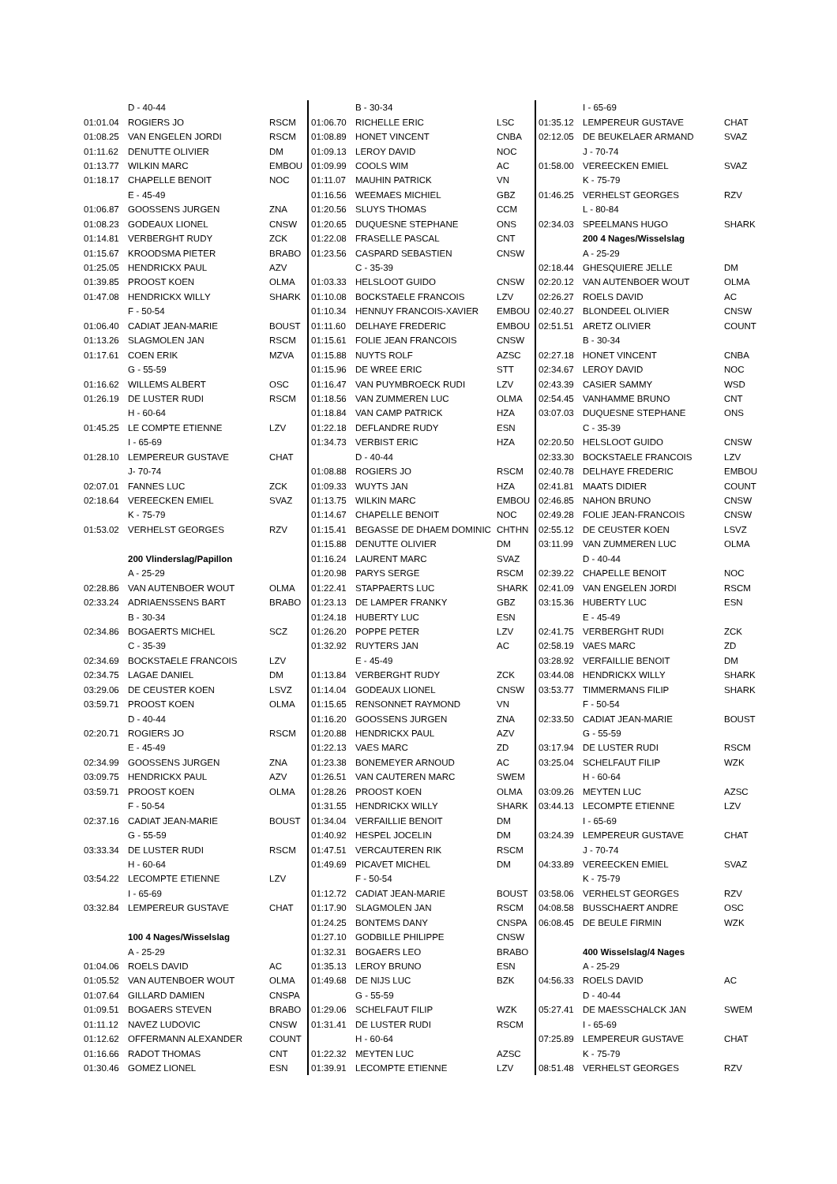| | D - 40-44 | |
| 01:01.04 | ROGIERS JO | RSCM |
| 01:08.25 | VAN ENGELEN JORDI | RSCM |
| 01:11.62 | DENUTTE OLIVIER | DM |
| 01:13.77 | WILKIN MARC | EMBOU |
| 01:18.17 | CHAPELLE BENOIT | NOC |
| | E - 45-49 | |
| 01:06.87 | GOOSSENS JURGEN | ZNA |
| 01:08.23 | GODEAUX LIONEL | CNSW |
| 01:14.81 | VERBERGHT RUDY | ZCK |
| 01:15.67 | KROODSMA PIETER | BRABO |
| 01:25.05 | HENDRICKX PAUL | AZV |
| 01:39.85 | PROOST KOEN | OLMA |
| 01:47.08 | HENDRICKX WILLY | SHARK |
| | F - 50-54 | |
| 01:06.40 | CADIAT JEAN-MARIE | BOUST |
| 01:13.26 | SLAGMOLEN JAN | RSCM |
| 01:17.61 | COEN ERIK | MZVA |
| | G - 55-59 | |
| 01:16.62 | WILLEMS ALBERT | OSC |
| 01:26.19 | DE LUSTER RUDI | RSCM |
| | H - 60-64 | |
| 01:45.25 | LE COMPTE ETIENNE | LZV |
| | I - 65-69 | |
| 01:28.10 | LEMPEREUR GUSTAVE | CHAT |
| | J- 70-74 | |
| 02:07.01 | FANNES LUC | ZCK |
| 02:18.64 | VEREECKEN EMIEL | SVAZ |
| | K - 75-79 | |
| 01:53.02 | VERHELST GEORGES | RZV |
| | 200 Vlinderslag/Papillon | |
| | A - 25-29 | |
| 02:28.86 | VAN AUTENBOER WOUT | OLMA |
| 02:33.24 | ADRIAENSSENS BART | BRABO |
| | B - 30-34 | |
| 02:34.86 | BOGAERTS MICHEL | SCZ |
| | C - 35-39 | |
| 02:34.69 | BOCKSTAELE FRANCOIS | LZV |
| 02:34.75 | LAGAE DANIEL | DM |
| 03:29.06 | DE CEUSTER KOEN | LSVZ |
| 03:59.71 | PROOST KOEN | OLMA |
| | D - 40-44 | |
| 02:20.71 | ROGIERS JO | RSCM |
| | E - 45-49 | |
| 02:34.99 | GOOSSENS JURGEN | ZNA |
| 03:09.75 | HENDRICKX PAUL | AZV |
| 03:59.71 | PROOST KOEN | OLMA |
| | F - 50-54 | |
| 02:37.16 | CADIAT JEAN-MARIE | BOUST |
| | G - 55-59 | |
| 03:33.34 | DE LUSTER RUDI | RSCM |
| | H - 60-64 | |
| 03:54.22 | LECOMPTE ETIENNE | LZV |
| | I - 65-69 | |
| 03:32.84 | LEMPEREUR GUSTAVE | CHAT |
| | 100 4 Nages/Wisselslag | |
| | A - 25-29 | |
| 01:04.06 | ROELS DAVID | AC |
| 01:05.52 | VAN AUTENBOER WOUT | OLMA |
| 01:07.64 | GILLARD DAMIEN | CNSPA |
| 01:09.51 | BOGAERS STEVEN | BRABO |
| 01:11.12 | NAVEZ LUDOVIC | CNSW |
| 01:12.62 | OFFERMANN ALEXANDER | COUNT |
| 01:16.66 | RADOT THOMAS | CNT |
| 01:30.46 | GOMEZ LIONEL | ESN |
| | B - 30-34 | |
| 01:06.70 | RICHELLE ERIC | LSC |
| 01:08.89 | HONET VINCENT | CNBA |
| 01:09.13 | LEROY DAVID | NOC |
| 01:09.99 | COOLS WIM | AC |
| 01:11.07 | MAUHIN PATRICK | VN |
| 01:16.56 | WEEMAES MICHIEL | GBZ |
| 01:20.56 | SLUYS THOMAS | CCM |
| 01:20.65 | DUQUESNE STEPHANE | ONS |
| 01:22.08 | FRASELLE PASCAL | CNT |
| 01:23.56 | CASPARD SEBASTIEN | CNSW |
| | C - 35-39 | |
| 01:03.33 | HELSLOOT GUIDO | CNSW |
| 01:10.08 | BOCKSTAELE FRANCOIS | LZV |
| 01:10.34 | HENNUY FRANCOIS-XAVIER | EMBOU |
| 01:11.60 | DELHAYE FREDERIC | EMBOU |
| 01:15.61 | FOLIE JEAN FRANCOIS | CNSW |
| 01:15.88 | NUYTS ROLF | AZSC |
| 01:15.96 | DE WREE ERIC | STT |
| 01:16.47 | VAN PUYMBROECK RUDI | LZV |
| 01:18.56 | VAN ZUMMEREN LUC | OLMA |
| 01:18.84 | VAN CAMP PATRICK | HZA |
| 01:22.18 | DEFLANDRE RUDY | ESN |
| 01:34.73 | VERBIST ERIC | HZA |
| | D - 40-44 | |
| 01:08.88 | ROGIERS JO | RSCM |
| 01:09.33 | WUYTS JAN | HZA |
| 01:13.75 | WILKIN MARC | EMBOU |
| 01:14.67 | CHAPELLE BENOIT | NOC |
| 01:15.41 | BEGASSE DE DHAEM DOMINIC | CHTHN |
| 01:15.88 | DENUTTE OLIVIER | DM |
| 01:16.24 | LAURENT MARC | SVAZ |
| 01:20.98 | PARYS SERGE | RSCM |
| 01:22.41 | STAPPAERTS LUC | SHARK |
| 01:23.13 | DE LAMPER FRANKY | GBZ |
| 01:24.18 | HUBERTY LUC | ESN |
| 01:26.20 | POPPE PETER | LZV |
| 01:32.92 | RUYTERS JAN | AC |
| | E - 45-49 | |
| 01:13.84 | VERBERGHT RUDY | ZCK |
| 01:14.04 | GODEAUX LIONEL | CNSW |
| 01:15.65 | RENSONNET RAYMOND | VN |
| 01:16.20 | GOOSSENS JURGEN | ZNA |
| 01:20.88 | HENDRICKX PAUL | AZV |
| 01:22.13 | VAES MARC | ZD |
| 01:23.38 | BONEMEYER ARNOUD | AC |
| 01:26.51 | VAN CAUTEREN MARC | SWEM |
| 01:28.26 | PROOST KOEN | OLMA |
| 01:31.55 | HENDRICKX WILLY | SHARK |
| 01:34.04 | VERFAILLIE BENOIT | DM |
| 01:40.92 | HESPEL JOCELIN | DM |
| 01:47.51 | VERCAUTEREN RIK | RSCM |
| 01:49.69 | PICAVET MICHEL | DM |
| | F - 50-54 | |
| 01:12.72 | CADIAT JEAN-MARIE | BOUST |
| 01:17.90 | SLAGMOLEN JAN | RSCM |
| 01:24.25 | BONTEMS DANY | CNSPA |
| 01:27.10 | GODBILLE PHILIPPE | CNSW |
| 01:32.31 | BOGAERS LEO | BRABO |
| 01:35.13 | LEROY BRUNO | ESN |
| 01:49.68 | DE NIJS LUC | BZK |
| | G - 55-59 | |
| 01:29.06 | SCHELFAUT FILIP | WZK |
| 01:31.41 | DE LUSTER RUDI | RSCM |
| | H - 60-64 | |
| 01:22.32 | MEYTEN LUC | AZSC |
| 01:39.91 | LECOMPTE ETIENNE | LZV |
| | I - 65-69 | |
| 01:35.12 | LEMPEREUR GUSTAVE | CHAT |
| 02:12.05 | DE BEUKELAER ARMAND | SVAZ |
| | J - 70-74 | |
| 01:58.00 | VEREECKEN EMIEL | SVAZ |
| | K - 75-79 | |
| 01:46.25 | VERHELST GEORGES | RZV |
| | L - 80-84 | |
| 02:34.03 | SPEELMANS HUGO | SHARK |
| | 200 4 Nages/Wisselslag | |
| | A - 25-29 | |
| 02:18.44 | GHESQUIERE JELLE | DM |
| 02:20.12 | VAN AUTENBOER WOUT | OLMA |
| 02:26.27 | ROELS DAVID | AC |
| 02:40.27 | BLONDEEL OLIVIER | CNSW |
| 02:51.51 | ARETZ OLIVIER | COUNT |
| | B - 30-34 | |
| 02:27.18 | HONET VINCENT | CNBA |
| 02:34.67 | LEROY DAVID | NOC |
| 02:43.39 | CASIER SAMMY | WSD |
| 02:54.45 | VANHAMME BRUNO | CNT |
| 03:07.03 | DUQUESNE STEPHANE | ONS |
| | C - 35-39 | |
| 02:20.50 | HELSLOOT GUIDO | CNSW |
| 02:33.30 | BOCKSTAELE FRANCOIS | LZV |
| 02:40.78 | DELHAYE FREDERIC | EMBOU |
| 02:41.81 | MAATS DIDIER | COUNT |
| 02:46.85 | NAHON BRUNO | CNSW |
| 02:49.28 | FOLIE JEAN-FRANCOIS | CNSW |
| 02:55.12 | DE CEUSTER KOEN | LSVZ |
| 03:11.99 | VAN ZUMMEREN LUC | OLMA |
| | D - 40-44 | |
| 02:39.22 | CHAPELLE BENOIT | NOC |
| 02:41.09 | VAN ENGELEN JORDI | RSCM |
| 03:15.36 | HUBERTY LUC | ESN |
| | E - 45-49 | |
| 02:41.75 | VERBERGHT RUDI | ZCK |
| 02:58.19 | VAES MARC | ZD |
| 03:28.92 | VERFAILLIE BENOIT | DM |
| 03:44.08 | HENDRICKX WILLY | SHARK |
| 03:53.77 | TIMMERMANS FILIP | SHARK |
| | F - 50-54 | |
| 02:33.50 | CADIAT JEAN-MARIE | BOUST |
| | G - 55-59 | |
| 03:17.94 | DE LUSTER RUDI | RSCM |
| 03:25.04 | SCHELFAUT FILIP | WZK |
| | H - 60-64 | |
| 03:09.26 | MEYTEN LUC | AZSC |
| 03:44.13 | LECOMPTE ETIENNE | LZV |
| | I - 65-69 | |
| 03:24.39 | LEMPEREUR GUSTAVE | CHAT |
| | J - 70-74 | |
| 04:33.89 | VEREECKEN EMIEL | SVAZ |
| | K - 75-79 | |
| 03:58.06 | VERHELST GEORGES | RZV |
| 04:08.58 | BUSSCHAERT ANDRE | OSC |
| 06:08.45 | DE BEULE FIRMIN | WZK |
| | 400 Wisselslag/4 Nages | |
| | A - 25-29 | |
| 04:56.33 | ROELS DAVID | AC |
| | D - 40-44 | |
| 05:27.41 | DE MAESSCHALCK JAN | SWEM |
| | I - 65-69 | |
| 07:25.89 | LEMPEREUR GUSTAVE | CHAT |
| | K - 75-79 | |
| 08:51.48 | VERHELST GEORGES | RZV |